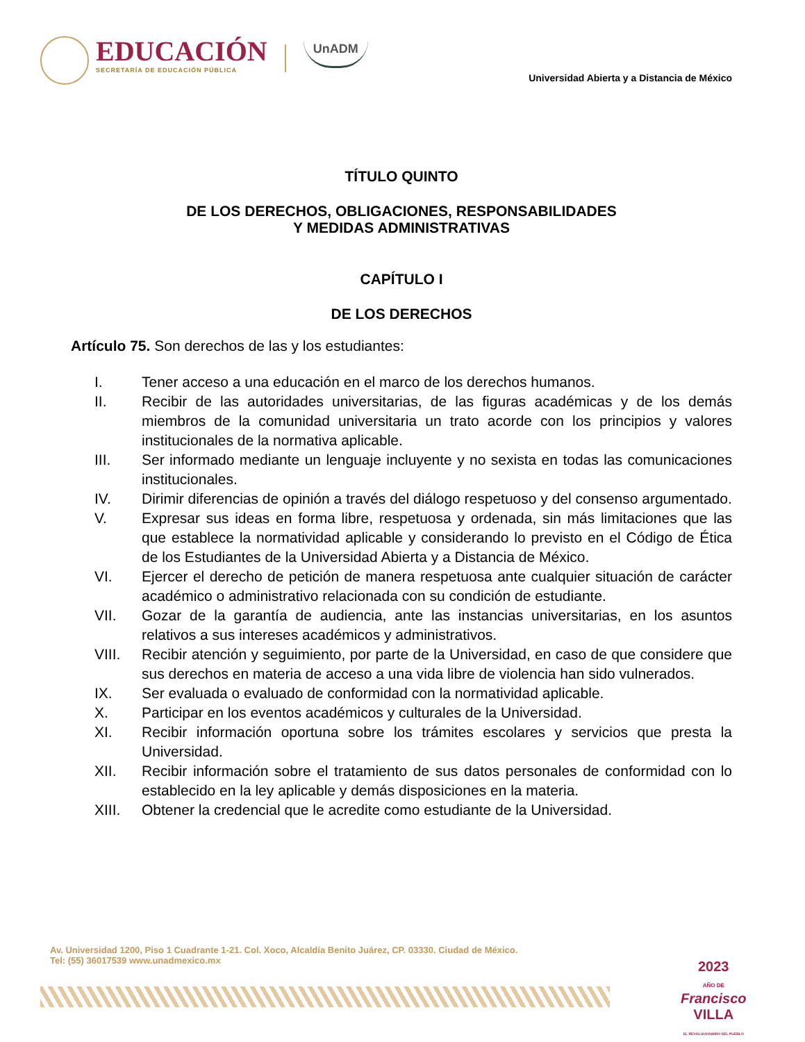EDUCACIÓN
SECRETARÍA DE EDUCACIÓN PÚBLICA
UnADM
Universidad Abierta y a Distancia de México
TÍTULO QUINTO
DE LOS DERECHOS, OBLIGACIONES, RESPONSABILIDADES
Y MEDIDAS ADMINISTRATIVAS
CAPÍTULO I
DE LOS DERECHOS
Artículo 75. Son derechos de las y los estudiantes:
I. Tener acceso a una educación en el marco de los derechos humanos.
II. Recibir de las autoridades universitarias, de las figuras académicas y de los demás miembros de la comunidad universitaria un trato acorde con los principios y valores institucionales de la normativa aplicable.
III. Ser informado mediante un lenguaje incluyente y no sexista en todas las comunicaciones institucionales.
IV. Dirimir diferencias de opinión a través del diálogo respetuoso y del consenso argumentado.
V. Expresar sus ideas en forma libre, respetuosa y ordenada, sin más limitaciones que las que establece la normatividad aplicable y considerando lo previsto en el Código de Ética de los Estudiantes de la Universidad Abierta y a Distancia de México.
VI. Ejercer el derecho de petición de manera respetuosa ante cualquier situación de carácter académico o administrativo relacionada con su condición de estudiante.
VII. Gozar de la garantía de audiencia, ante las instancias universitarias, en los asuntos relativos a sus intereses académicos y administrativos.
VIII. Recibir atención y seguimiento, por parte de la Universidad, en caso de que considere que sus derechos en materia de acceso a una vida libre de violencia han sido vulnerados.
IX. Ser evaluada o evaluado de conformidad con la normatividad aplicable.
X. Participar en los eventos académicos y culturales de la Universidad.
XI. Recibir información oportuna sobre los trámites escolares y servicios que presta la Universidad.
XII. Recibir información sobre el tratamiento de sus datos personales de conformidad con lo establecido en la ley aplicable y demás disposiciones en la materia.
XIII. Obtener la credencial que le acredite como estudiante de la Universidad.
Av. Universidad 1200, Piso 1 Cuadrante 1-21. Col. Xoco, Alcaldía Benito Juárez, CP. 03330. Ciudad de México.
Tel: (55) 36017539 www.unadmexico.mx
2023
AÑO DE
Francisco
VILLA
EL REVOLUCIONARIO DEL PUEBLO